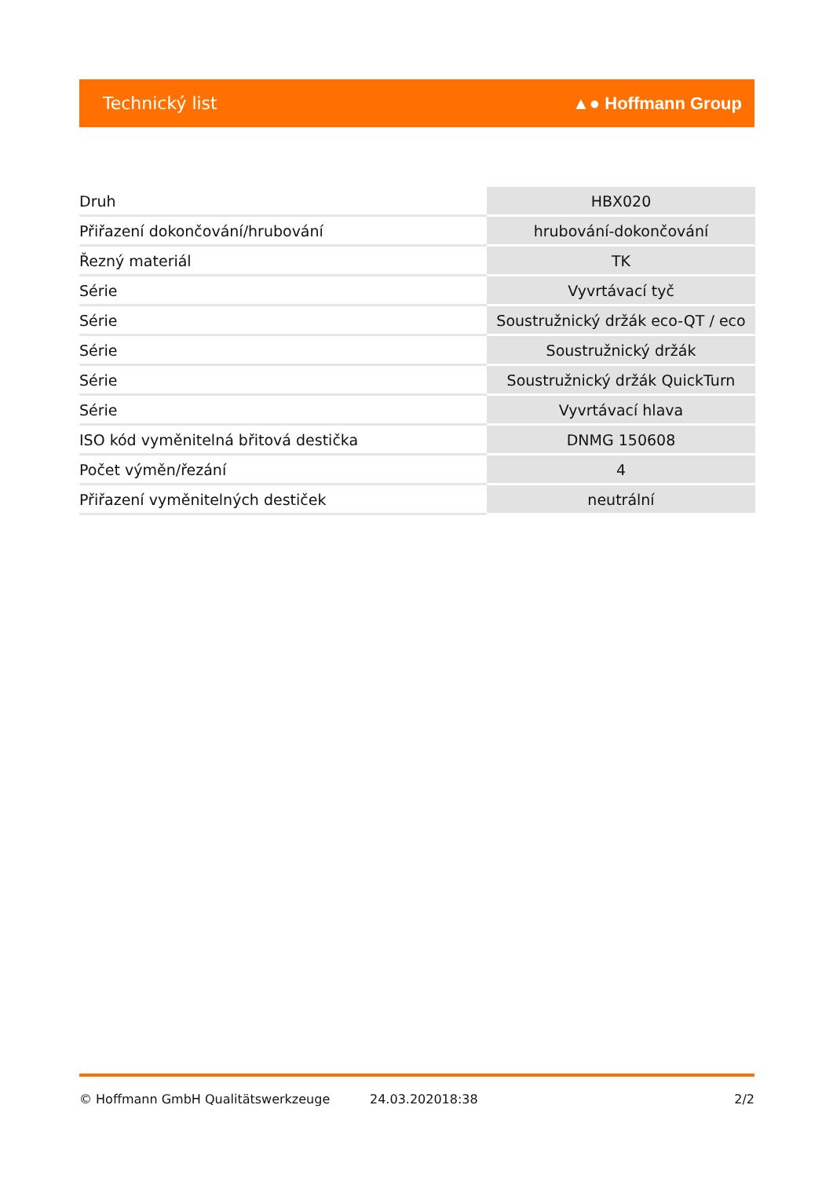Technický list ▲● Hoffmann Group
| Druh | HBX020 |
| Přiřazení dokončování/hrubování | hrubování-dokončování |
| Řezný materiál | TK |
| Série | Vyvrtávací tyč |
| Série | Soustružnický držák eco-QT / eco |
| Série | Soustružnický držák |
| Série | Soustružnický držák QuickTurn |
| Série | Vyvrtávací hlava |
| ISO kód vyměnitelná břitová destička | DNMG 150608 |
| Počet výměn/řezání | 4 |
| Přiřazení vyměnitelných destiček | neutrální |
© Hoffmann GmbH Qualitätswerkzeuge 24.03.202018:38 2/2